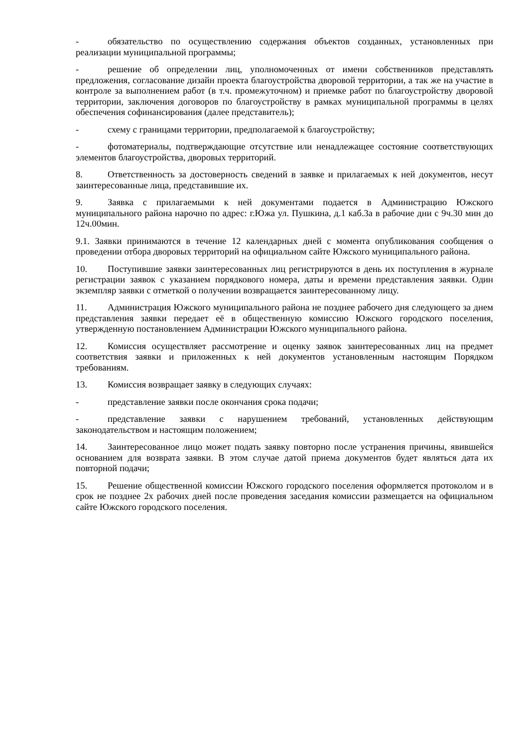- обязательство по осуществлению содержания объектов созданных, установленных при реализации муниципальной программы;
- решение об определении лиц, уполномоченных от имени собственников представлять предложения, согласование дизайн проекта благоустройства дворовой территории, а так же на участие в контроле за выполнением работ (в т.ч. промежуточном) и приемке работ по благоустройству дворовой территории, заключения договоров по благоустройству в рамках муниципальной программы в целях обеспечения софинансирования (далее представитель);
- схему с границами территории, предполагаемой к благоустройству;
- фотоматериалы, подтверждающие отсутствие или ненадлежащее состояние соответствующих элементов благоустройства, дворовых территорий.
8. Ответственность за достоверность сведений в заявке и прилагаемых к ней документов, несут заинтересованные лица, представившие их.
9. Заявка с прилагаемыми к ней документами подается в Администрацию Южского муниципального района нарочно по адрес: г.Южа ул. Пушкина, д.1 каб.3а в рабочие дни с 9ч.30 мин до 12ч.00мин.
9.1. Заявки принимаются в течение 12 календарных дней с момента опубликования сообщения о проведении отбора дворовых территорий на официальном сайте Южского муниципального района.
10. Поступившие заявки заинтересованных лиц регистрируются в день их поступления в журнале регистрации заявок с указанием порядкового номера, даты и времени представления заявки. Один экземпляр заявки с отметкой о получении возвращается заинтересованному лицу.
11. Администрация Южского муниципального района не позднее рабочего дня следующего за днем представления заявки передает её в общественную комиссию Южского городского поселения, утвержденную постановлением Администрации Южского муниципального района.
12. Комиссия осуществляет рассмотрение и оценку заявок заинтересованных лиц на предмет соответствия заявки и приложенных к ней документов установленным настоящим Порядком требованиям.
13. Комиссия возвращает заявку в следующих случаях:
- представление заявки после окончания срока подачи;
- представление заявки с нарушением требований, установленных действующим законодательством и настоящим положением;
14. Заинтересованное лицо может подать заявку повторно после устранения причины, явившейся основанием для возврата заявки. В этом случае датой приема документов будет являться дата их повторной подачи;
15. Решение общественной комиссии Южского городского поселения оформляется протоколом и в срок не позднее 2х рабочих дней после проведения заседания комиссии размещается на официальном сайте Южского городского поселения.